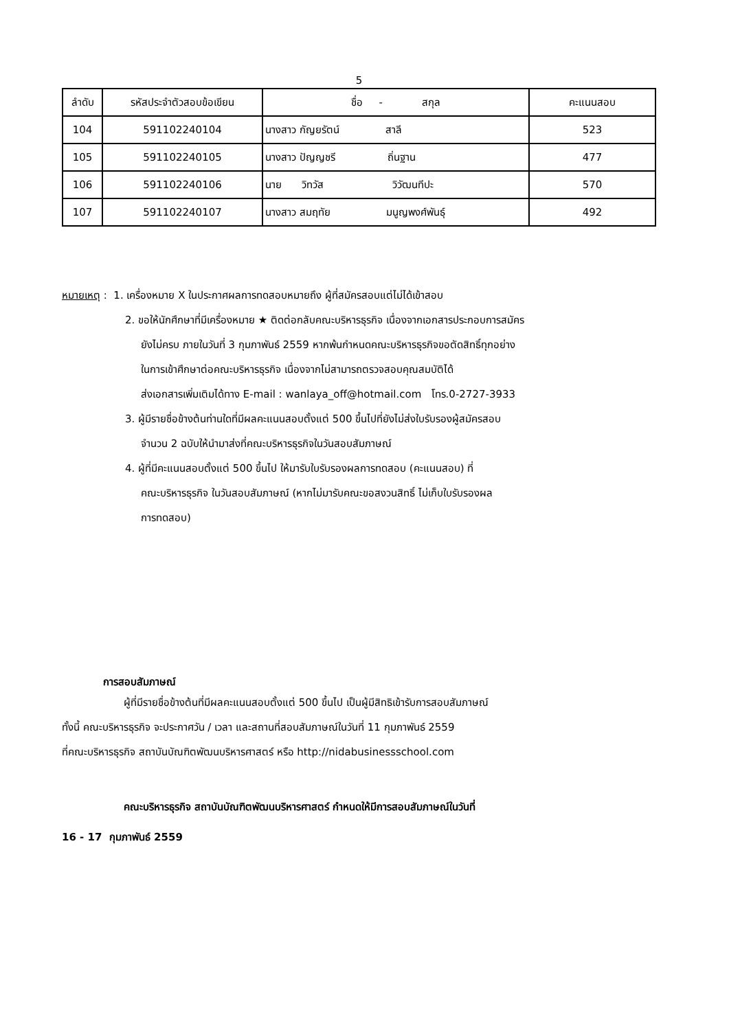5
| ลำดับ | รหัสประจำตัวสอบข้อเขียน | ชื่อ - สกุล | คะแนนสอบ |
| --- | --- | --- | --- |
| 104 | 591102240104 | นางสาว กัญยรัตน์ สาลี | 523 |
| 105 | 591102240105 | นางสาว ปัญญชรี ถิ่นฐาน | 477 |
| 106 | 591102240106 | นาย วิทวัส วิวัฒนทีปะ | 570 |
| 107 | 591102240107 | นางสาว สมฤทัย มนูญพงศ์พันธุ์ | 492 |
หมายเหตุ : 1. เครื่องหมาย X ในประกาศผลการทดสอบหมายถึง ผู้ที่สมัครสอบแต่ไม่ได้เข้าสอบ
2. ขอให้นักศึกษาที่มีเครื่องหมาย ★ ติดต่อกลับคณะบริหารธุรกิจ เนื่องจากเอกสารประกอบการสมัคร
ยังไม่ครบ ภายในวันที่ 3 กุมภาพันธ์ 2559 หากพ้นกำหนดคณะบริหารธุรกิจขอตัดสิทธิ์ทุกอย่าง
ในการเข้าศึกษาต่อคณะบริหารธุรกิจ เนื่องจากไม่สามารถตรวจสอบคุณสมบัติได้
ส่งเอกสารเพิ่มเติมได้ทาง E-mail : wanlaya_off@hotmail.com โทร.0-2727-3933
3. ผู้มีรายชื่อข้างต้นท่านใดที่มีผลคะแนนสอบตั้งแต่ 500 ขึ้นไปที่ยังไม่ส่งใบรับรองผู้สมัครสอบ
จำนวน 2 ฉบับให้นำมาส่งที่คณะบริหารธุรกิจในวันสอบสัมภาษณ์
4. ผู้ที่มีคะแนนสอบตั้งแต่ 500 ขึ้นไป ให้มารับใบรับรองผลการทดสอบ (คะแนนสอบ) ที่
คณะบริหารธุรกิจ ในวันสอบสัมภาษณ์ (หากไม่มารับคณะขอสงวนสิทธิ์ ไม่เก็บใบรับรองผล
การทดสอบ)
การสอบสัมภาษณ์
ผู้ที่มีรายชื่อข้างต้นที่มีผลคะแนนสอบตั้งแต่ 500 ขึ้นไป เป็นผู้มีสิทธิเข้ารับการสอบสัมภาษณ์
ทั้งนี้ คณะบริหารธุรกิจ จะประกาศวัน / เวลา และสถานที่สอบสัมภาษณ์ในวันที่ 11 กุมภาพันธ์ 2559
ที่คณะบริหารธุรกิจ สถาบันบัณฑิตพัฒนบริหารศาสตร์ หรือ http://nidabusinessschool.com
คณะบริหารธุรกิจ สถาบันบัณฑิตพัฒนบริหารศาสตร์ กำหนดให้มีการสอบสัมภาษณ์ในวันที่
16 - 17 กุมภาพันธ์ 2559